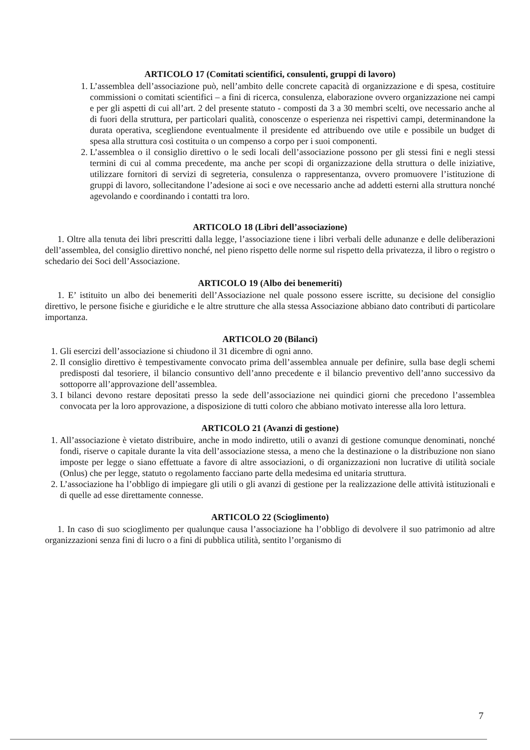ARTICOLO 17 (Comitati scientifici, consulenti, gruppi di lavoro)
1. L’assemblea dell’associazione può, nell’ambito delle concrete capacità di organizzazione e di spesa, costituire commissioni o comitati scientifici – a fini di ricerca, consulenza, elaborazione ovvero organizzazione nei campi e per gli aspetti di cui all’art. 2 del presente statuto - composti da 3 a 30 membri scelti, ove necessario anche al di fuori della struttura, per particolari qualità, conoscenze o esperienza nei rispettivi campi, determinandone la durata operativa, scegliendone eventualmente il presidente ed attribuendo ove utile e possibile un budget di spesa alla struttura così costituita o un compenso a corpo per i suoi componenti.
2. L’assemblea o il consiglio direttivo o le sedi locali dell’associazione possono per gli stessi fini e negli stessi termini di cui al comma precedente, ma anche per scopi di organizzazione della struttura o delle iniziative, utilizzare fornitori di servizi di segreteria, consulenza o rappresentanza, ovvero promuovere l’istituzione di gruppi di lavoro, sollecitandone l’adesione ai soci e ove necessario anche ad addetti esterni alla struttura nonché agevolando e coordinando i contatti tra loro.
ARTICOLO 18 (Libri dell’associazione)
1. Oltre alla tenuta dei libri prescritti dalla legge, l’associazione tiene i libri verbali delle adunanze e delle deliberazioni dell’assemblea, del consiglio direttivo nonché, nel pieno rispetto delle norme sul rispetto della privatezza, il libro o registro o schedario dei Soci dell’Associazione.
ARTICOLO 19 (Albo dei benemeriti)
1. E’ istituito un albo dei benemeriti dell’Associazione nel quale possono essere iscritte, su decisione del consiglio direttivo, le persone fisiche e giuridiche e le altre strutture che alla stessa Associazione abbiano dato contributi di particolare importanza.
ARTICOLO 20 (Bilanci)
1. Gli esercizi dell’associazione si chiudono il 31 dicembre di ogni anno.
2. Il consiglio direttivo è tempestivamente convocato prima dell’assemblea annuale per definire, sulla base degli schemi predisposti dal tesoriere, il bilancio consuntivo dell’anno precedente e il bilancio preventivo dell’anno successivo da sottoporre all’approvazione dell’assemblea.
3. I bilanci devono restare depositati presso la sede dell’associazione nei quindici giorni che precedono l’assemblea convocata per la loro approvazione, a disposizione di tutti coloro che abbiano motivato interesse alla loro lettura.
ARTICOLO 21 (Avanzi di gestione)
1. All’associazione è vietato distribuire, anche in modo indiretto, utili o avanzi di gestione comunque denominati, nonché fondi, riserve o capitale durante la vita dell’associazione stessa, a meno che la destinazione o la distribuzione non siano imposte per legge o siano effettuate a favore di altre associazioni, o di organizzazioni non lucrative di utilità sociale (Onlus) che per legge, statuto o regolamento facciano parte della medesima ed unitaria struttura.
2. L’associazione ha l’obbligo di impiegare gli utili o gli avanzi di gestione per la realizzazione delle attività istituzionali e di quelle ad esse direttamente connesse.
ARTICOLO 22 (Scioglimento)
1. In caso di suo scioglimento per qualunque causa l’associazione ha l’obbligo di devolvere il suo patrimonio ad altre organizzazioni senza fini di lucro o a fini di pubblica utilità, sentito l’organismo di
7